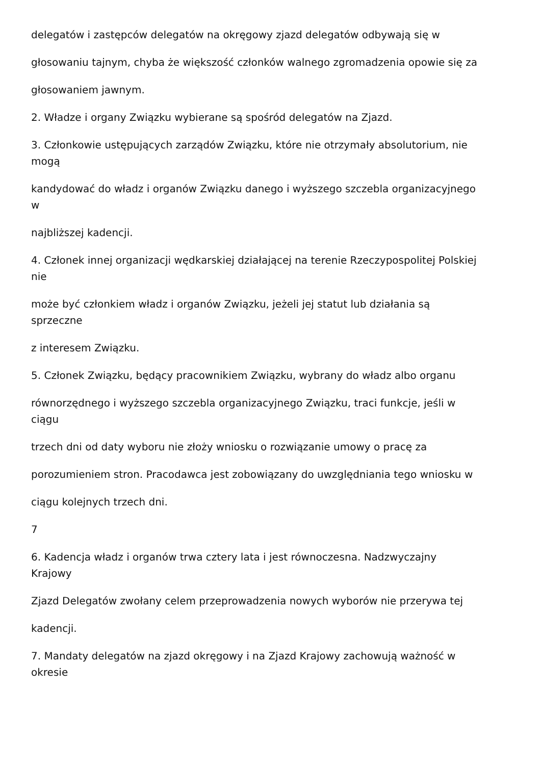delegatów i zastępców delegatów na okręgowy zjazd delegatów odbywają się w
głosowaniu tajnym, chyba że większość członków walnego zgromadzenia opowie się za
głosowaniem jawnym.
2. Władze i organy Związku wybierane są spośród delegatów na Zjazd.
3. Członkowie ustępujących zarządów Związku, które nie otrzymały absolutorium, nie
mogą
kandydować do władz i organów Związku danego i wyższego szczebla organizacyjnego
w
najbliższej kadencji.
4. Członek innej organizacji wędkarskiej działającej na terenie Rzeczypospolitej Polskiej
nie
może być członkiem władz i organów Związku, jeżeli jej statut lub działania są
sprzeczne
z interesem Związku.
5. Członek Związku, będący pracownikiem Związku, wybrany do władz albo organu
równorzędnego i wyższego szczebla organizacyjnego Związku, traci funkcje, jeśli w
ciągu
trzech dni od daty wyboru nie złoży wniosku o rozwiązanie umowy o pracę za
porozumieniem stron. Pracodawca jest zobowiązany do uwzględniania tego wniosku w
ciągu kolejnych trzech dni.
7
6. Kadencja władz i organów trwa cztery lata i jest równoczesna. Nadzwyczajny
Krajowy
Zjazd Delegatów zwołany celem przeprowadzenia nowych wyborów nie przerywa tej
kadencji.
7. Mandaty delegatów na zjazd okręgowy i na Zjazd Krajowy zachowują ważność w
okresie